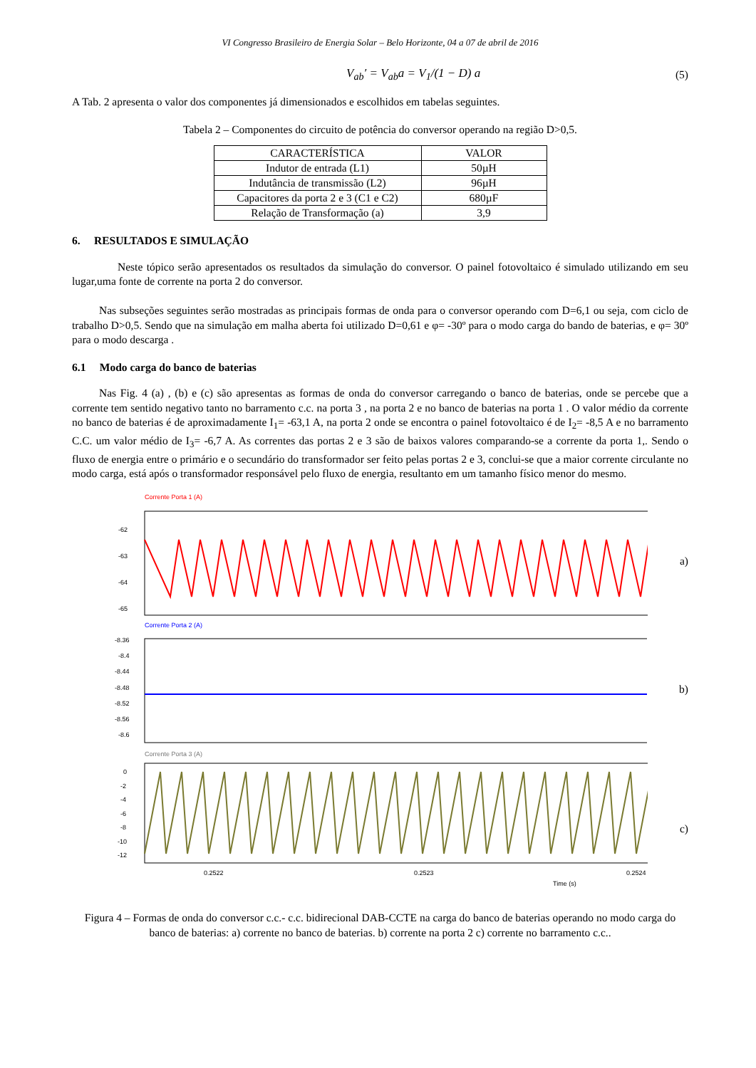VI Congresso Brasileiro de Energia Solar – Belo Horizonte, 04 a 07 de abril de 2016
V<sub>ab</sub>′ = V<sub>ab</sub>a = V<sub>1</sub>/(1 − D) a (5)
A Tab. 2 apresenta o valor dos componentes já dimensionados e escolhidos em tabelas seguintes.
Tabela 2 – Componentes do circuito de potência do conversor operando na região D>0,5.
| CARACTERÍSTICA | VALOR |
| --- | --- |
| Indutor de entrada (L1) | 50µH |
| Indutância de transmissão (L2) | 96µH |
| Capacitores da porta 2 e 3 (C1 e C2) | 680µF |
| Relação de Transformação (a) | 3,9 |
6. RESULTADOS E SIMULAÇÃO
Neste tópico serão apresentados os resultados da simulação do conversor. O painel fotovoltaico é simulado utilizando em seu lugar,uma fonte de corrente na porta 2 do conversor.
Nas subseções seguintes serão mostradas as principais formas de onda para o conversor operando com D=6,1 ou seja, com ciclo de trabalho D>0,5. Sendo que na simulação em malha aberta foi utilizado D=0,61 e φ= -30º para o modo carga do bando de baterias, e φ= 30º para o modo descarga .
6.1 Modo carga do banco de baterias
Nas Fig. 4 (a) , (b) e (c) são apresentas as formas de onda do conversor carregando o banco de baterias, onde se percebe que a corrente tem sentido negativo tanto no barramento c.c. na porta 3 , na porta 2 e no banco de baterias na porta 1 . O valor médio da corrente no banco de baterias é de aproximadamente I<sub>1</sub>= -63,1 A, na porta 2 onde se encontra o painel fotovoltaico é de I<sub>2</sub>= -8,5 A e no barramento C.C. um valor médio de I<sub>3</sub>= -6,7 A. As correntes das portas 2 e 3 são de baixos valores comparando-se a corrente da porta 1,. Sendo o fluxo de energia entre o primário e o secundário do transformador ser feito pelas portas 2 e 3, conclui-se que a maior corrente circulante no modo carga, está após o transformador responsável pelo fluxo de energia, resultanto em um tamanho físico menor do mesmo.
Corrente Porta 1 (A)
-62
-63
-64
-65
a)
Corrente Porta 2 (A)
-8.36
-8.4
-8.44
-8.48
-8.52
-8.56
-8.6
b)
Corrente Porta 3 (A)
0
-2
-4
-6
-8
-10
-12
0.2522
0.2523
0.2524
Time (s)
c)
Figura 4 – Formas de onda do conversor c.c.- c.c. bidirecional DAB-CCTE na carga do banco de baterias operando no modo carga do banco de baterias: a) corrente no banco de baterias. b) corrente na porta 2 c) corrente no barramento c.c..